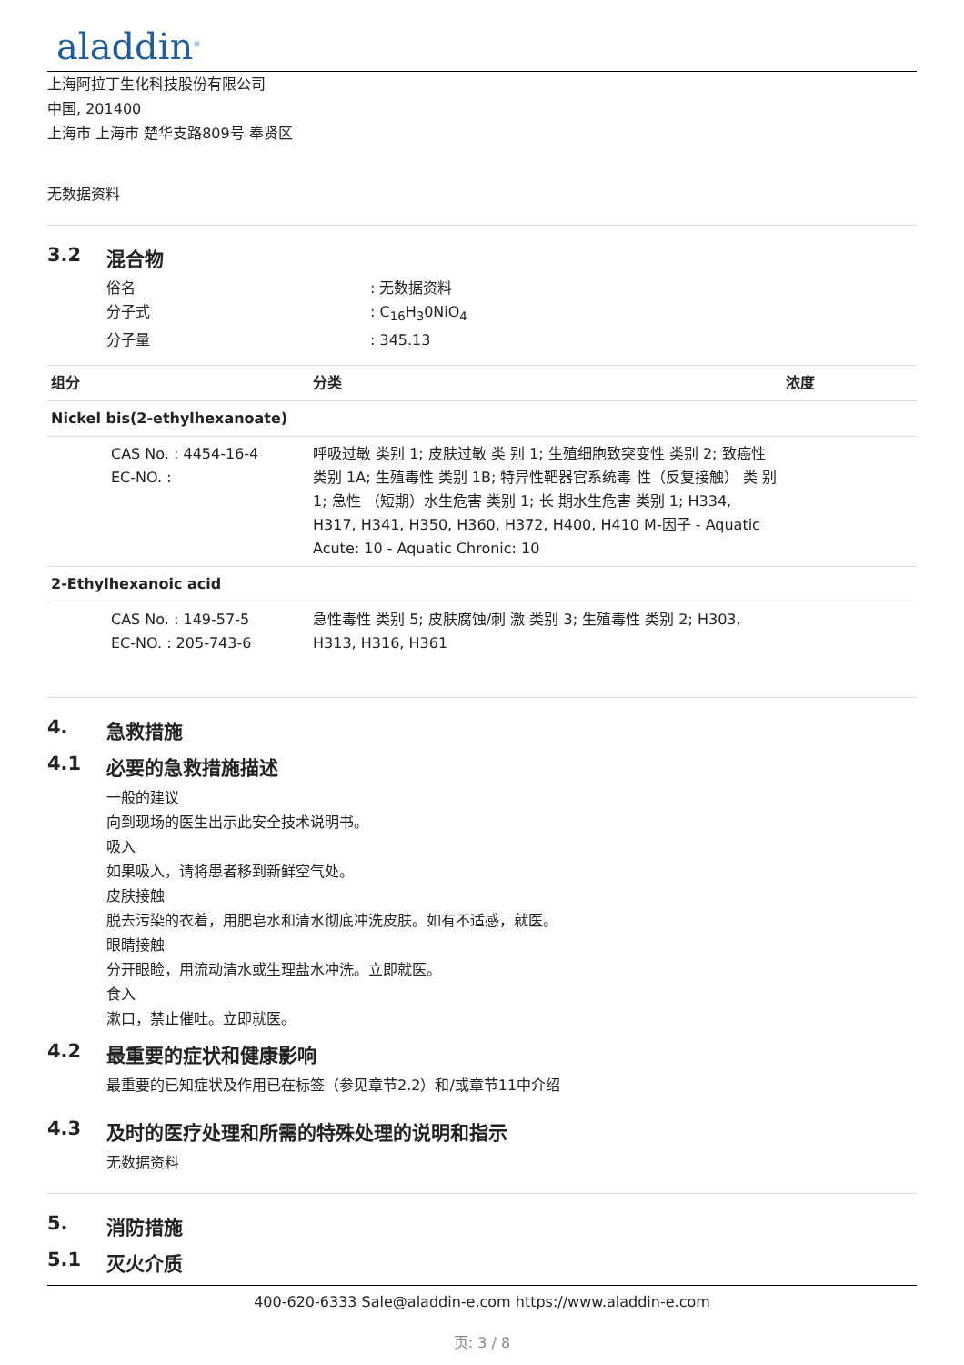aladdin<sup>®</sup>
上海阿拉丁生化科技股份有限公司
中国, 201400
上海市 上海市 楚华支路809号 奉贤区
无数据资料
3.2 混合物
| 俗名 | : 无数据资料 |
| 分子式 | : C<sub>16</sub>H<sub>3</sub>0NiO<sub>4</sub> |
| 分子量 | : 345.13 |
| 组分 | 分类 | 浓度 |
| --- | --- | --- |
| Nickel bis(2-ethylhexanoate) | | |
| CAS No. : 4454-16-4 EC-NO. : | 呼吸过敏 类别 1; 皮肤过敏 类 别 1; 生殖细胞致突变性 类别 2; 致癌性 类别 1A; 生殖毒性 类别 1B; 特异性靶器官系统毒 性（反复接触） 类 别 1; 急性 （短期）水生危害 类别 1; 长 期水生危害 类别 1; H334, H317, H341, H350, H360, H372, H400, H410 M-因子 - Aquatic Acute: 10 - Aquatic Chronic: 10 | |
| 2-Ethylhexanoic acid | | |
| CAS No. : 149-57-5 EC-NO. : 205-743-6 | 急性毒性 类别 5; 皮肤腐蚀/刺 激 类别 3; 生殖毒性 类别 2; H303, H313, H316, H361 | |
4. 急救措施
4.1 必要的急救措施描述
一般的建议
向到现场的医生出示此安全技术说明书。
吸入
如果吸入，请将患者移到新鲜空气处。
皮肤接触
脱去污染的衣着，用肥皂水和清水彻底冲洗皮肤。如有不适感，就医。
眼睛接触
分开眼睑，用流动清水或生理盐水冲洗。立即就医。
食入
漱口，禁止催吐。立即就医。
4.2 最重要的症状和健康影响
最重要的已知症状及作用已在标签（参见章节2.2）和/或章节11中介绍
4.3 及时的医疗处理和所需的特殊处理的说明和指示
无数据资料
5. 消防措施
5.1 灭火介质
400-620-6333 Sale@aladdin-e.com https://www.aladdin-e.com
页: 3 / 8